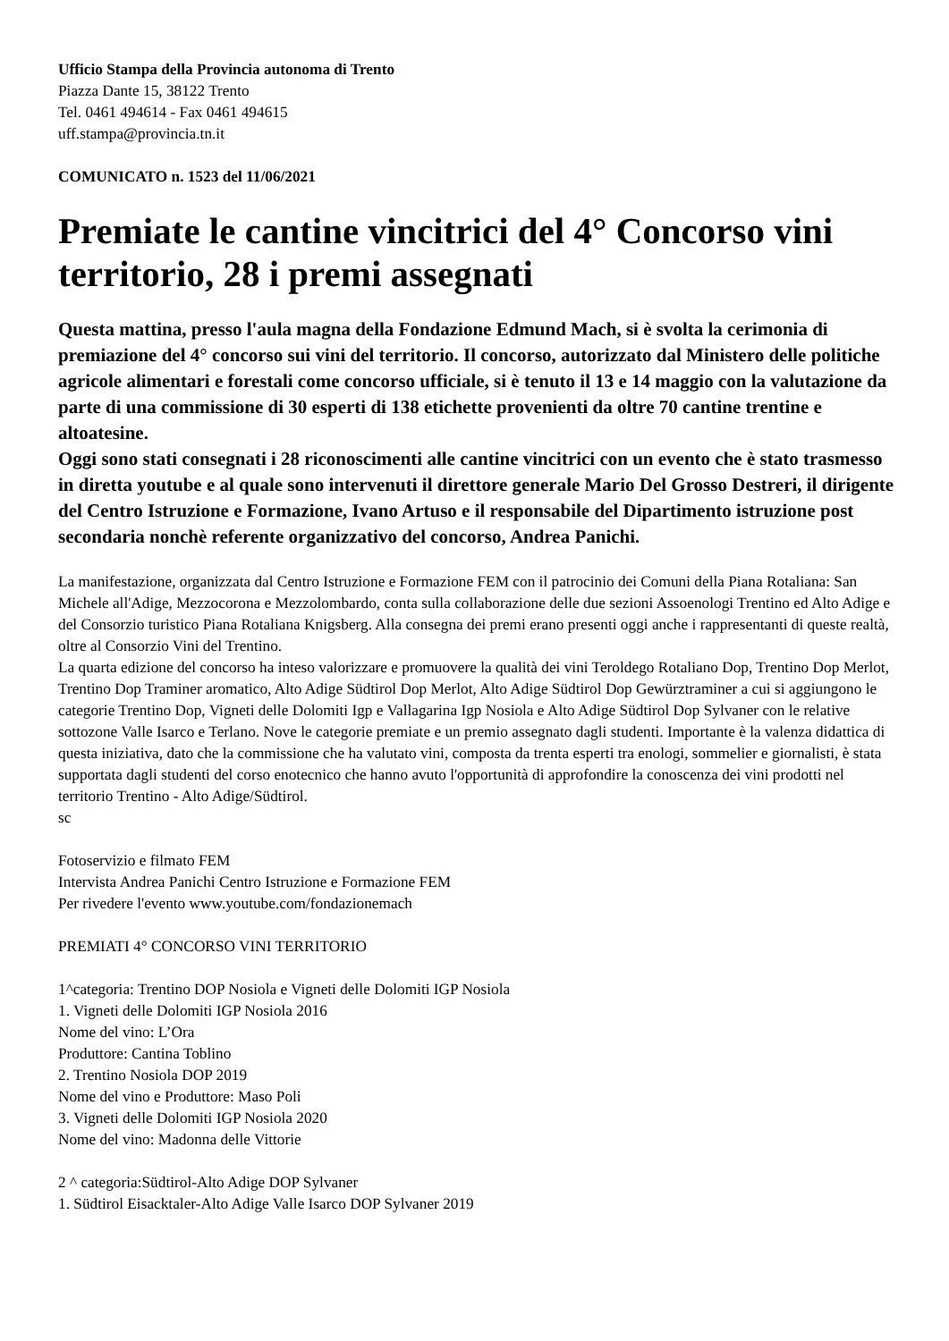Ufficio Stampa della Provincia autonoma di Trento
Piazza Dante 15, 38122 Trento
Tel. 0461 494614 - Fax 0461 494615
uff.stampa@provincia.tn.it
COMUNICATO n. 1523 del 11/06/2021
Premiate le cantine vincitrici del 4° Concorso vini territorio, 28 i premi assegnati
Questa mattina, presso l'aula magna della Fondazione Edmund Mach, si è svolta la cerimonia di premiazione del 4° concorso sui vini del territorio. Il concorso, autorizzato dal Ministero delle politiche agricole alimentari e forestali come concorso ufficiale, si è tenuto il 13 e 14 maggio con la valutazione da parte di una commissione di 30 esperti di 138 etichette provenienti da oltre 70 cantine trentine e altoatesine.
Oggi sono stati consegnati i 28 riconoscimenti alle cantine vincitrici con un evento che è stato trasmesso in diretta youtube e al quale sono intervenuti il direttore generale Mario Del Grosso Destreri, il dirigente del Centro Istruzione e Formazione, Ivano Artuso e il responsabile del Dipartimento istruzione post secondaria nonchè referente organizzativo del concorso, Andrea Panichi.
La manifestazione, organizzata dal Centro Istruzione e Formazione FEM con il patrocinio dei Comuni della Piana Rotaliana: San Michele all'Adige, Mezzocorona e Mezzolombardo, conta sulla collaborazione delle due sezioni Assoenologi Trentino ed Alto Adige e del Consorzio turistico Piana Rotaliana Knigsberg. Alla consegna dei premi erano presenti oggi anche i rappresentanti di queste realtà, oltre al Consorzio Vini del Trentino.
La quarta edizione del concorso ha inteso valorizzare e promuovere la qualità dei vini Teroldego Rotaliano Dop, Trentino Dop Merlot, Trentino Dop Traminer aromatico, Alto Adige Südtirol Dop Merlot, Alto Adige Südtirol Dop Gewürztraminer a cui si aggiungono le categorie Trentino Dop, Vigneti delle Dolomiti Igp e Vallagarina Igp Nosiola e Alto Adige Südtirol Dop Sylvaner con le relative sottozone Valle Isarco e Terlano. Nove le categorie premiate e un premio assegnato dagli studenti. Importante è la valenza didattica di questa iniziativa, dato che la commissione che ha valutato vini, composta da trenta esperti tra enologi, sommelier e giornalisti, è stata supportata dagli studenti del corso enotecnico che hanno avuto l'opportunità di approfondire la conoscenza dei vini prodotti nel territorio Trentino - Alto Adige/Südtirol.
sc
Fotoservizio e filmato FEM
Intervista Andrea Panichi Centro Istruzione e Formazione FEM
Per rivedere l'evento www.youtube.com/fondazionemach
PREMIATI 4° CONCORSO VINI TERRITORIO
1^categoria: Trentino DOP Nosiola e Vigneti delle Dolomiti IGP Nosiola
1. Vigneti delle Dolomiti IGP Nosiola 2016
Nome del vino: L’Ora
Produttore: Cantina Toblino
2. Trentino Nosiola DOP 2019
Nome del vino e Produttore: Maso Poli
3. Vigneti delle Dolomiti IGP Nosiola 2020
Nome del vino: Madonna delle Vittorie
2 ^ categoria:Südtirol-Alto Adige DOP Sylvaner
1. Südtirol Eisacktaler-Alto Adige Valle Isarco DOP Sylvaner 2019